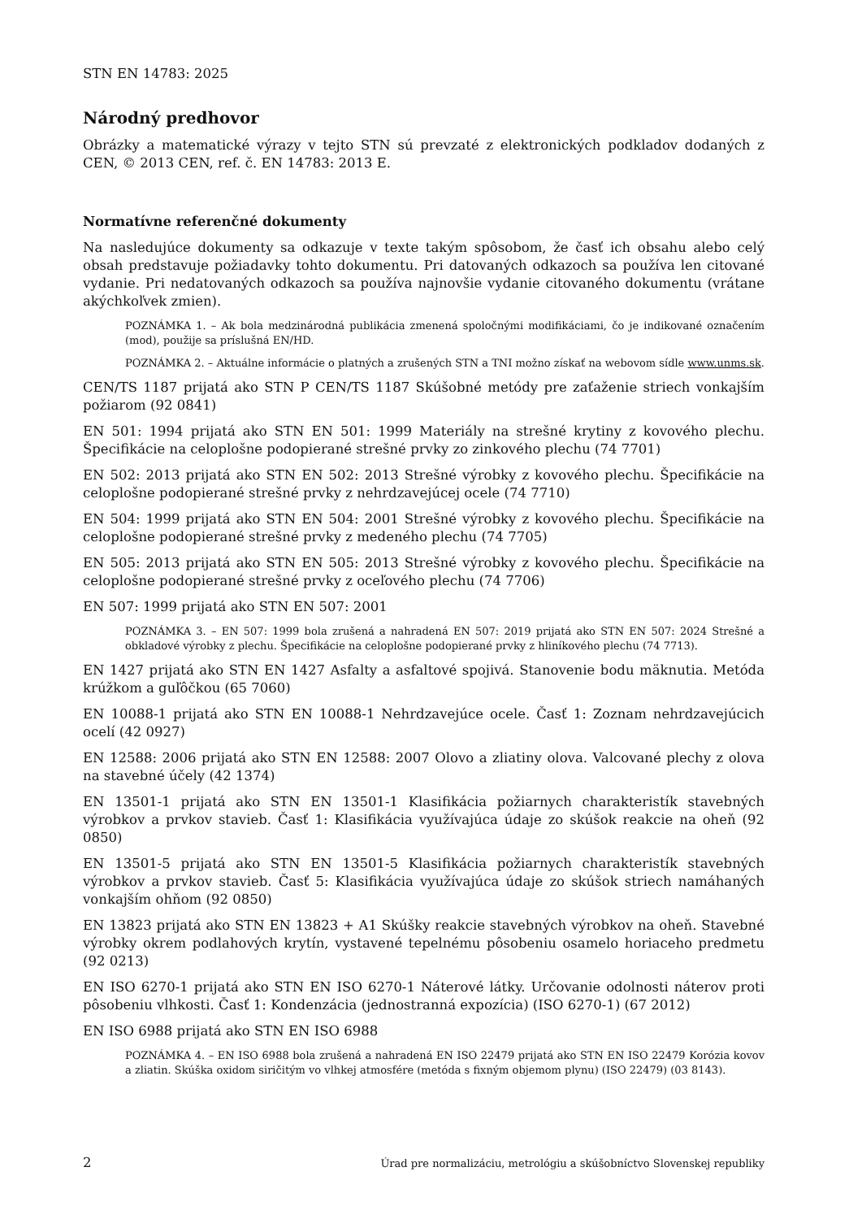STN EN 14783: 2025
Národný predhovor
Obrázky a matematické výrazy v tejto STN sú prevzaté z elektronických podkladov dodaných z CEN, © 2013 CEN, ref. č. EN 14783: 2013 E.
Normatívne referenčné dokumenty
Na nasledujúce dokumenty sa odkazuje v texte takým spôsobom, že časť ich obsahu alebo celý obsah predstavuje požiadavky tohto dokumentu. Pri datovaných odkazoch sa používa len citované vydanie. Pri nedatovaných odkazoch sa používa najnovšie vydanie citovaného dokumentu (vrátane akýchkoľvek zmien).
POZNÁMKA 1. – Ak bola medzinárodná publikácia zmenená spoločnými modifikáciami, čo je indikované označením (mod), použije sa príslušná EN/HD.
POZNÁMKA 2. – Aktuálne informácie o platných a zrušených STN a TNI možno získať na webovom sídle www.unms.sk.
CEN/TS 1187 prijatá ako STN P CEN/TS 1187 Skúšobné metódy pre zaťaženie striech vonkajším požiarom (92 0841)
EN 501: 1994 prijatá ako STN EN 501: 1999 Materiály na strešné krytiny z kovového plechu. Špecifikácie na celoplošne podopierané strešné prvky zo zinkového plechu (74 7701)
EN 502: 2013 prijatá ako STN EN 502: 2013 Strešné výrobky z kovového plechu. Špecifikácie na celoplošne podopierané strešné prvky z nehrdzavejúcej ocele (74 7710)
EN 504: 1999 prijatá ako STN EN 504: 2001 Strešné výrobky z kovového plechu. Špecifikácie na celoplošne podopierané strešné prvky z medeného plechu (74 7705)
EN 505: 2013 prijatá ako STN EN 505: 2013 Strešné výrobky z kovového plechu. Špecifikácie na celoplošne podopierané strešné prvky z oceľového plechu (74 7706)
EN 507: 1999 prijatá ako STN EN 507: 2001
POZNÁMKA 3. – EN 507: 1999 bola zrušená a nahradená EN 507: 2019 prijatá ako STN EN 507: 2024 Strešné a obkladové výrobky z plechu. Špecifikácie na celoplošne podopierané prvky z hliníkového plechu (74 7713).
EN 1427 prijatá ako STN EN 1427 Asfalty a asfaltové spojivá. Stanovenie bodu mäknutia. Metóda krúžkom a guľôčkou (65 7060)
EN 10088-1 prijatá ako STN EN 10088-1 Nehrdzavejúce ocele. Časť 1: Zoznam nehrdzavejúcich ocelí (42 0927)
EN 12588: 2006 prijatá ako STN EN 12588: 2007 Olovo a zliatiny olova. Valcované plechy z olova na stavebné účely (42 1374)
EN 13501-1 prijatá ako STN EN 13501-1 Klasifikácia požiarnych charakteristík stavebných výrobkov a prvkov stavieb. Časť 1: Klasifikácia využívajúca údaje zo skúšok reakcie na oheň (92 0850)
EN 13501-5 prijatá ako STN EN 13501-5 Klasifikácia požiarnych charakteristík stavebných výrobkov a prvkov stavieb. Časť 5: Klasifikácia využívajúca údaje zo skúšok striech namáhaných vonkajším ohňom (92 0850)
EN 13823 prijatá ako STN EN 13823 + A1 Skúšky reakcie stavebných výrobkov na oheň. Stavebné výrobky okrem podlahových krytín, vystavené tepelnému pôsobeniu osamelo horiaceho predmetu (92 0213)
EN ISO 6270-1 prijatá ako STN EN ISO 6270-1 Náterové látky. Určovanie odolnosti náterov proti pôsobeniu vlhkosti. Časť 1: Kondenzácia (jednostranná expozícia) (ISO 6270-1) (67 2012)
EN ISO 6988 prijatá ako STN EN ISO 6988
POZNÁMKA 4. – EN ISO 6988 bola zrušená a nahradená EN ISO 22479 prijatá ako STN EN ISO 22479 Korózia kovov a zliatin. Skúška oxidom siričitým vo vlhkej atmosfére (metóda s fixným objemom plynu) (ISO 22479) (03 8143).
2 Úrad pre normalizáciu, metrológiu a skúšobníctvo Slovenskej republiky